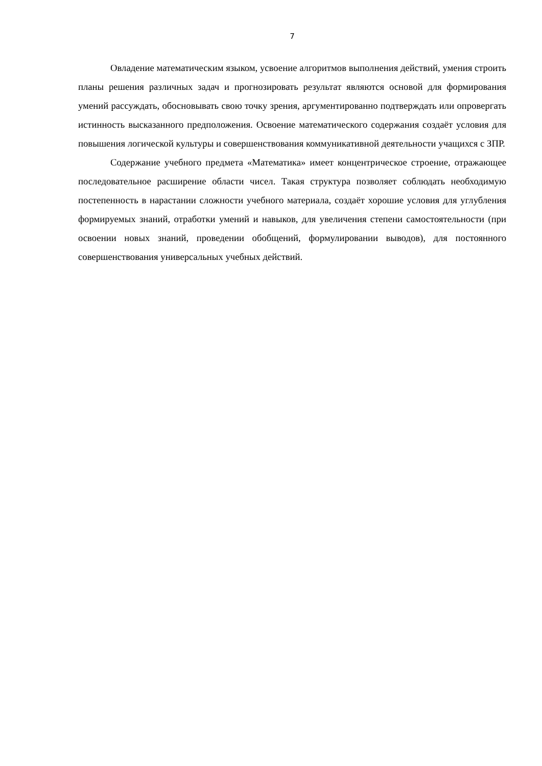7
Овладение математическим языком, усвоение алгоритмов выполнения действий, умения строить планы решения различных задач и прогнозировать результат являются основой для формирования умений рассуждать, обосновывать свою точку зрения, аргументированно подтверждать или опровергать истинность высказанного предположения. Освоение математического содержания создаёт условия для повышения логической культуры и совершенствования коммуникативной деятельности учащихся с ЗПР.
Содержание учебного предмета «Математика» имеет концентрическое строение, отражающее последовательное расширение области чисел. Такая структура позволяет соблюдать необходимую постепенность в нарастании сложности учебного материала, создаёт хорошие условия для углубления формируемых знаний, отработки умений и навыков, для увеличения степени самостоятельности (при освоении новых знаний, проведении обобщений, формулировании выводов), для постоянного совершенствования универсальных учебных действий.